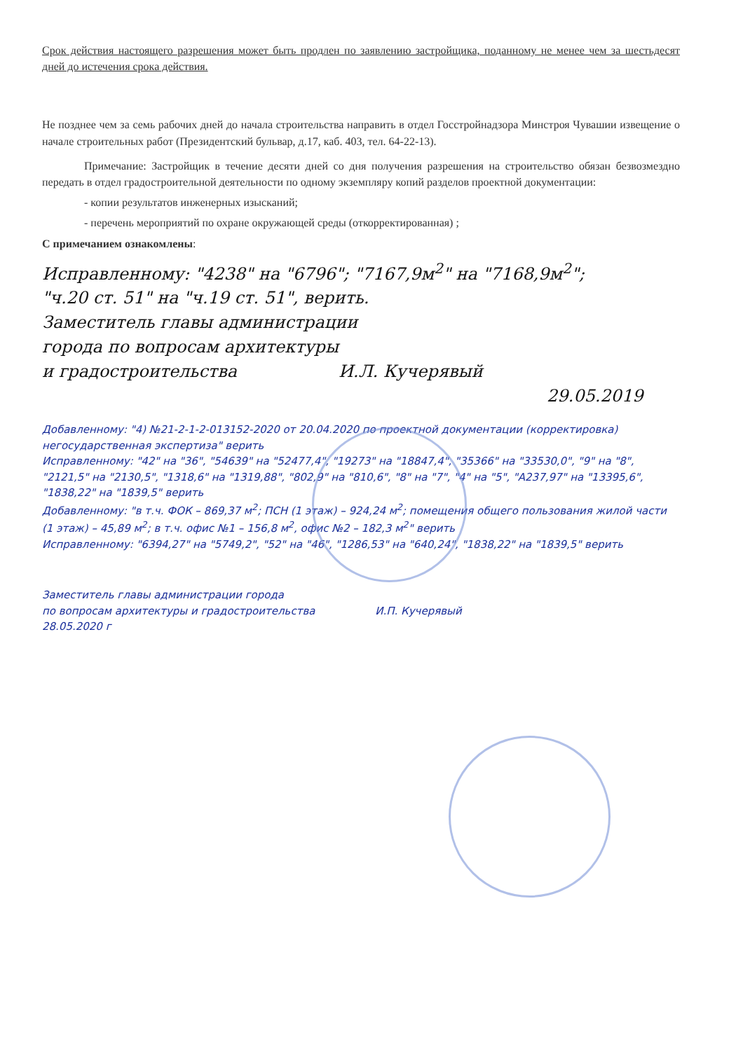Срок действия настоящего разрешения может быть продлен по заявлению застройщика, поданному не менее чем за шестьдесят дней до истечения срока действия.
Не позднее чем за семь рабочих дней до начала строительства направить в отдел Госстройнадзора Минстроя Чувашии извещение о начале строительных работ (Президентский бульвар, д.17, каб. 403, тел. 64-22-13).
Примечание: Застройщик в течение десяти дней со дня получения разрешения на строительство обязан безвозмездно передать в отдел градостроительной деятельности по одному экземпляру копий разделов проектной документации:
- копии результатов инженерных изысканий;
- перечень мероприятий по охране окружающей среды (откорректированная) ;
С примечанием ознакомлены:
Исправленному: "4238" на "6796"; "7167,9м<sup>2</sup>" на "7168,9м<sup>2</sup>";
"ч.20 ст. 51" на "ч.19 ст. 51", верить.
Заместитель главы администрации
города по вопросам архитектуры
и градостроительства И.Л. Кучерявый
29.05.2019
Добавленному: "4) №21-2-1-2-013152-2020 от 20.04.2020 по проектной документации (корректировка) негосударственная экспертиза" верить
Исправленному: "42" на "36", "54639" на "52477,4", "19273" на "18847,4", "35366" на "33530,0", "9" на "8", "2121,5" на "2130,5", "1318,6" на "1319,88", "802,9" на "810,6", "8" на "7", "4" на "5", "A237,97" на "13395,6", "1838,22" на "1839,5" верить
Добавленному: "в т.ч. ФОК – 869,37 м<sup>2</sup>; ПСН (1 этаж) – 924,24 м<sup>2</sup>; помещения общего пользования жилой части (1 этаж) – 45,89 м<sup>2</sup>; в т.ч. офис №1 – 156,8 м<sup>2</sup>, офис №2 – 182,3 м<sup>2</sup>" верить
Исправленному: "6394,27" на "5749,2", "52" на "46", "1286,53" на "640,24", "1838,22" на "1839,5" верить
Заместитель главы администрации города
по вопросам архитектуры и градостроительства И.П. Кучерявый
28.05.2020 г